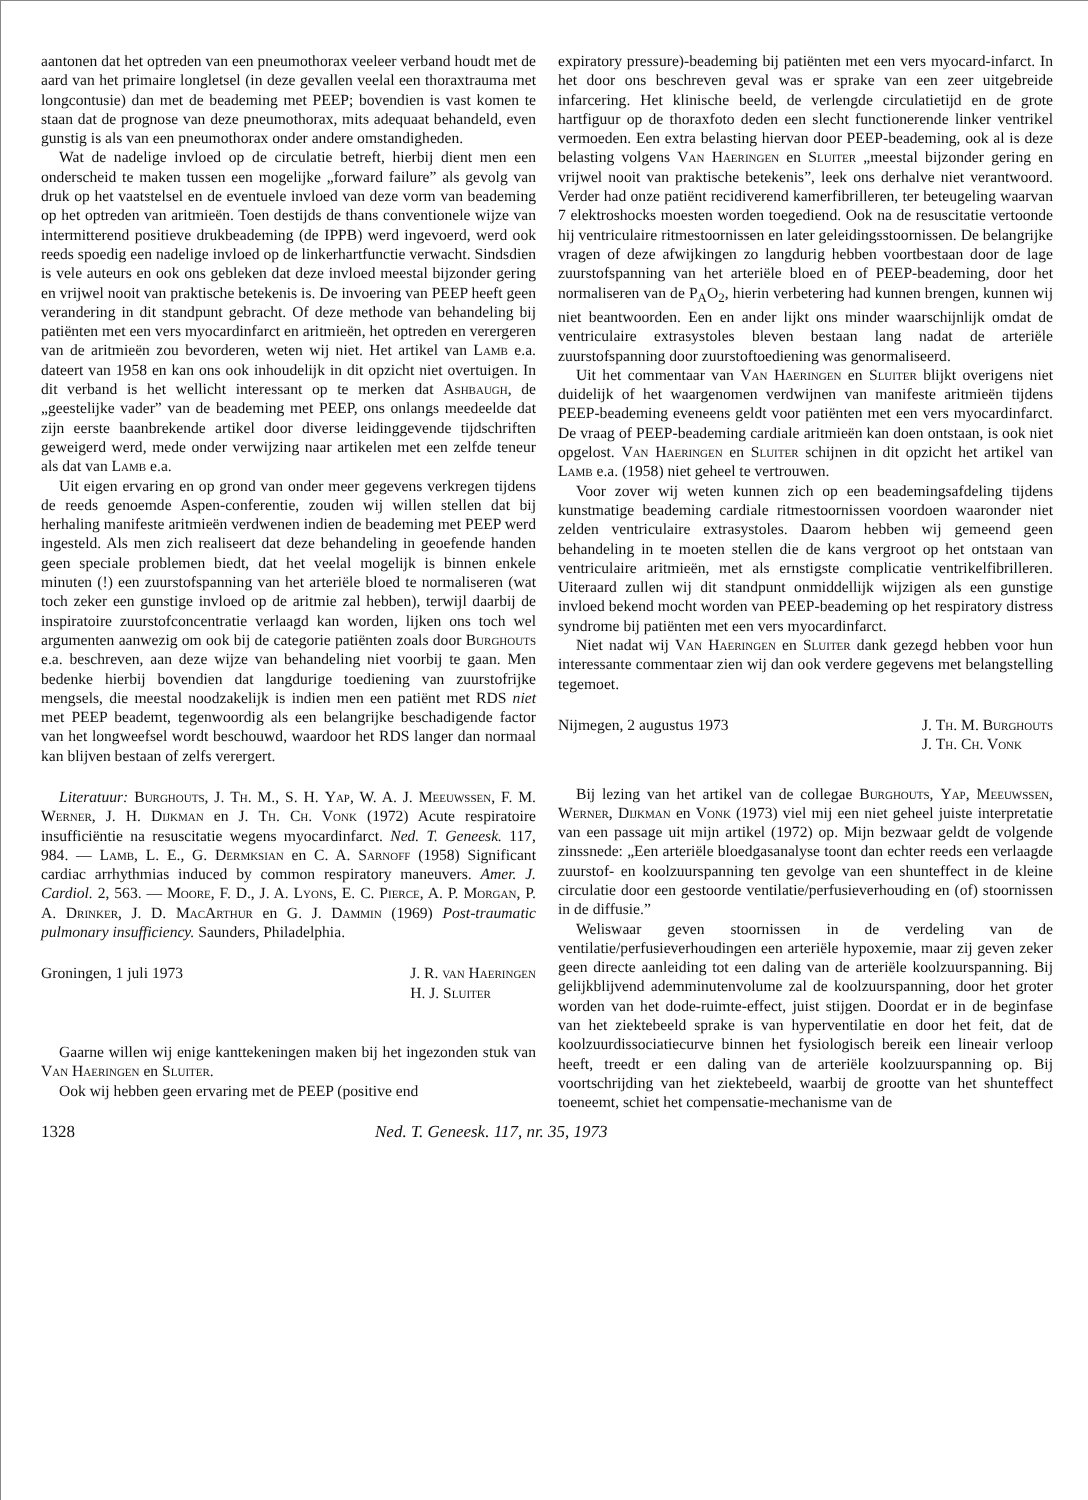aantonen dat het optreden van een pneumothorax veeleer verband houdt met de aard van het primaire longletsel (in deze gevallen veelal een thoraxtrauma met longcontusie) dan met de beademing met PEEP; bovendien is vast komen te staan dat de prognose van deze pneumothorax, mits adequaat behandeld, even gunstig is als van een pneumothorax onder andere omstandigheden.
Wat de nadelige invloed op de circulatie betreft, hierbij dient men een onderscheid te maken tussen een mogelijke „forward failure” als gevolg van druk op het vaatstelsel en de eventuele invloed van deze vorm van beademing op het optreden van aritmieën. Toen destijds de thans conventionele wijze van intermitterend positieve drukbeademing (de IPPB) werd ingevoerd, werd ook reeds spoedig een nadelige invloed op de linkerhartfunctie verwacht. Sindsdien is vele auteurs en ook ons gebleken dat deze invloed meestal bijzonder gering en vrijwel nooit van praktische betekenis is. De invoering van PEEP heeft geen verandering in dit standpunt gebracht. Of deze methode van behandeling bij patiënten met een vers myocardinfarct en aritmieën, het optreden en verergeren van de aritmieën zou bevorderen, weten wij niet. Het artikel van Lamb e.a. dateert van 1958 en kan ons ook inhoudelijk in dit opzicht niet overtuigen. In dit verband is het wellicht interessant op te merken dat Ashbaugh, de „geestelijke vader” van de beademing met PEEP, ons onlangs meedeelde dat zijn eerste baanbrekende artikel door diverse leidinggevende tijdschriften geweigerd werd, mede onder verwijzing naar artikelen met een zelfde teneur als dat van Lamb e.a.
Uit eigen ervaring en op grond van onder meer gegevens verkregen tijdens de reeds genoemde Aspen-conferentie, zouden wij willen stellen dat bij herhaling manifeste aritmieën verdwenen indien de beademing met PEEP werd ingesteld. Als men zich realiseert dat deze behandeling in geoefende handen geen speciale problemen biedt, dat het veelal mogelijk is binnen enkele minuten (!) een zuurstofspanning van het arteriële bloed te normaliseren (wat toch zeker een gunstige invloed op de aritmie zal hebben), terwijl daarbij de inspiratoire zuurstofconcentratie verlaagd kan worden, lijken ons toch wel argumenten aanwezig om ook bij de categorie patiënten zoals door Burghouts e.a. beschreven, aan deze wijze van behandeling niet voorbij te gaan. Men bedenke hierbij bovendien dat langdurige toediening van zuurstofrijke mengsels, die meestal noodzakelijk is indien men een patiënt met RDS niet met PEEP beademt, tegenwoordig als een belangrijke beschadigende factor van het longweefsel wordt beschouwd, waardoor het RDS langer dan normaal kan blijven bestaan of zelfs verergert.
Literatuur: Burghouts, J. Th. M., S. H. Yap, W. A. J. Meeuwssen, F. M. Werner, J. H. Dijkman en J. Th. Ch. Vonk (1972) Acute respiratoire insufficiëntie na resuscitatie wegens myocardinfarct. Ned. T. Geneesk. 117, 984. — Lamb, L. E., G. Dermksian en C. A. Sarnoff (1958) Significant cardiac arrhythmias induced by common respiratory maneuvers. Amer. J. Cardiol. 2, 563. — Moore, F. D., J. A. Lyons, E. C. Pierce, A. P. Morgan, P. A. Drinker, J. D. MacArthur en G. J. Dammin (1969) Post-traumatic pulmonary insufficiency. Saunders, Philadelphia.
Groningen, 1 juli 1973 J. R. van Haeringen
H. J. Sluiter
Gaarne willen wij enige kanttekeningen maken bij het ingezonden stuk van Van Haeringen en Sluiter.
Ook wij hebben geen ervaring met de PEEP (positive end
expiratory pressure)-beademing bij patiënten met een vers myocard-infarct. In het door ons beschreven geval was er sprake van een zeer uitgebreide infarcering. Het klinische beeld, de verlengde circulatietijd en de grote hartfiguur op de thoraxfoto deden een slecht functionerende linker ventrikel vermoeden. Een extra belasting hiervan door PEEP-beademing, ook al is deze belasting volgens Van Haeringen en Sluiter „meestal bijzonder gering en vrijwel nooit van praktische betekenis”, leek ons derhalve niet verantwoord. Verder had onze patiënt recidiverend kamerfibrilleren, ter beteugeling waarvan 7 elektroshocks moesten worden toegediend. Ook na de resuscitatie vertoonde hij ventriculaire ritmestoornissen en later geleidingsstoornissen. De belangrijke vragen of deze afwijkingen zo langdurig hebben voortbestaan door de lage zuurstofspanning van het arteriële bloed en of PEEP-beademing, door het normaliseren van de P<sub>A</sub>O<sub>2</sub>, hierin verbetering had kunnen brengen, kunnen wij niet beantwoorden. Een en ander lijkt ons minder waarschijnlijk omdat de ventriculaire extrasystoles bleven bestaan lang nadat de arteriële zuurstofspanning door zuurstoftoediening was genormaliseerd.
Uit het commentaar van Van Haeringen en Sluiter blijkt overigens niet duidelijk of het waargenomen verdwijnen van manifeste aritmieën tijdens PEEP-beademing eveneens geldt voor patiënten met een vers myocardinfarct. De vraag of PEEP-beademing cardiale aritmieën kan doen ontstaan, is ook niet opgelost. Van Haeringen en Sluiter schijnen in dit opzicht het artikel van Lamb e.a. (1958) niet geheel te vertrouwen.
Voor zover wij weten kunnen zich op een beademingsafdeling tijdens kunstmatige beademing cardiale ritmestoornissen voordoen waaronder niet zelden ventriculaire extrasystoles. Daarom hebben wij gemeend geen behandeling in te moeten stellen die de kans vergroot op het ontstaan van ventriculaire aritmieën, met als ernstigste complicatie ventrikelfibrilleren. Uiteraard zullen wij dit standpunt onmiddellijk wijzigen als een gunstige invloed bekend mocht worden van PEEP-beademing op het respiratory distress syndrome bij patiënten met een vers myocardinfarct.
Niet nadat wij Van Haeringen en Sluiter dank gezegd hebben voor hun interessante commentaar zien wij dan ook verdere gegevens met belangstelling tegemoet.
Nijmegen, 2 augustus 1973 J. Th. M. Burghouts
J. Th. Ch. Vonk
Bij lezing van het artikel van de collegae Burghouts, Yap, Meeuwssen, Werner, Dijkman en Vonk (1973) viel mij een niet geheel juiste interpretatie van een passage uit mijn artikel (1972) op. Mijn bezwaar geldt de volgende zinssnede: „Een arteriële bloedgasanalyse toont dan echter reeds een verlaagde zuurstof- en koolzuurspanning ten gevolge van een shunteffect in de kleine circulatie door een gestoorde ventilatie/perfusieverhouding en (of) stoornissen in de diffusie.”
Weliswaar geven stoornissen in de verdeling van de ventilatie/perfusieverhoudingen een arteriële hypoxemie, maar zij geven zeker geen directe aanleiding tot een daling van de arteriële koolzuurspanning. Bij gelijkblijvend ademminutenvolume zal de koolzuurspanning, door het groter worden van het dode-ruimte-effect, juist stijgen. Doordat er in de beginfase van het ziektebeeld sprake is van hyperventilatie en door het feit, dat de koolzuurdissociatiecurve binnen het fysiologisch bereik een lineair verloop heeft, treedt er een daling van de arteriële koolzuurspanning op. Bij voortschrijding van het ziektebeeld, waarbij de grootte van het shunteffect toeneemt, schiet het compensatie-mechanisme van de
1328 Ned. T. Geneesk. 117, nr. 35, 1973